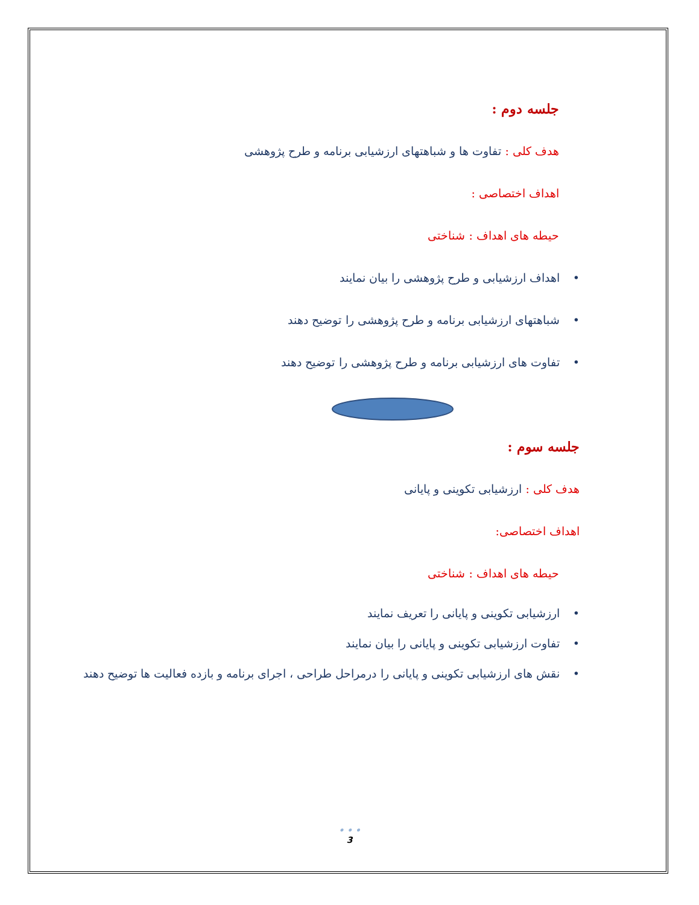جلسه دوم :
هدف کلی : تفاوت ها و شباهتهای ارزشیابی برنامه و طرح پژوهشی
اهداف اختصاصی :
حیطه های اهداف : شناختی
•اهداف ارزشیابی و طرح پژوهشی را بیان نمایند
•شباهتهای ارزشیابی برنامه و طرح پژوهشی را توضیح دهند
•تفاوت های ارزشیابی برنامه و طرح پژوهشی را توضیح دهند
جلسه سوم :
هدف کلی : ارزشیابی تکوینی و پایانی
اهداف اختصاصی:
حیطه های اهداف : شناختی
•ارزشیابی تکوینی و پایانی را تعریف نمایند
•تفاوت ارزشیابی تکوینی و پایانی را بیان نمایند
•نقش های ارزشیابی تکوینی و پایانی را درمراحل طراحی ، اجرای برنامه و بازده فعالیت ها توضیح دهند
• • •
3